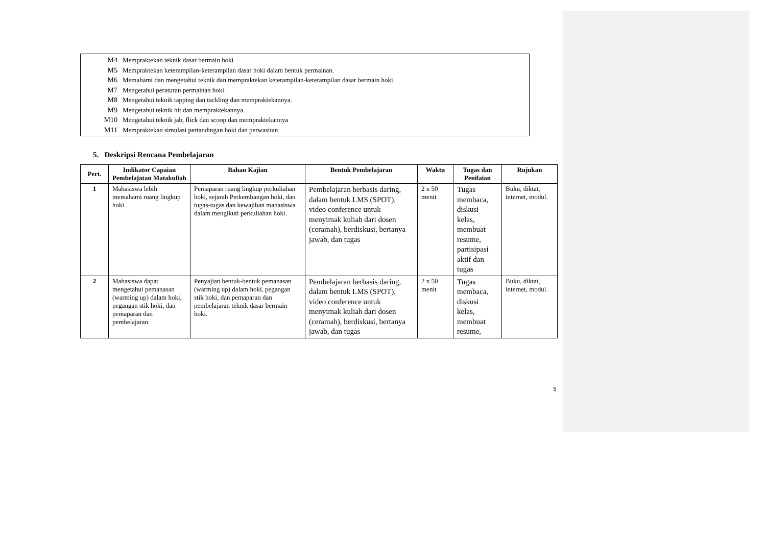M4 Mempraktekan teknik dasar bermain hoki
M5 Mempraktekan keterampilan-keterampilan dasar hoki dalam bentuk permainan.
M6 Memahami dan mengetahui teknik dan mempraktekan keterampilan-keterampilan dasar bermain hoki.
M7 Mengetahui peraturan permainan hoki.
M8 Mengetahui teknik tapping dan tackling dan mempraktekannya.
M9 Mengetahui teknik hit dan mempraktekannya.
M10 Mengetahui teknik jab, flick dan scoop dan mempraktekannya
M11 Mempraktekan simulasi pertandingan hoki dan perwasitan
5. Deskripsi Rencana Pembelajaran
| Pert. | Indikator Capaian Pembelajatan Matakuliah | Bahan Kajian | Bentuk Pembelajaran | Waktu | Tugas dan Penilaian | Rujukan |
| --- | --- | --- | --- | --- | --- | --- |
| 1 | Mahasiswa lebih memahami ruang lingkup hoki | Pemaparan ruang lingkup perkuliahan hoki, sejarah Perkembangan hoki, dan tugas-tugas dan kewajiban mahasiswa dalam mengikuti perkuliahan hoki. | Pembelajaran berbasis daring, dalam bentuk LMS (SPOT), video conference untuk menyimak kuliah dari dosen (ceramah), berdiskusi, bertanya jawab, dan tugas | 2 x 50 menit | Tugas membaca, diskusi kelas, membuat resume, partisipasi aktif dan tugas | Buku, diktat, internet, modul. |
| 2 | Mahasiswa dapat mengetahui pemanasan (warming up) dalam hoki, pegangan stik hoki, dan pemaparan dan pembelajaran | Penyajian bentuk-bentuk pemanasan (warming up) dalam hoki, pegangan stik hoki, dan pemaparan dan pembelajaran teknik dasar bermain hoki. | Pembelajaran berbasis daring, dalam bentuk LMS (SPOT), video conference untuk menyimak kuliah dari dosen (ceramah), berdiskusi, bertanya jawab, dan tugas | 2 x 50 menit | Tugas membaca, diskusi kelas, membuat resume, | Buku, diktat, internet, modul. |
5